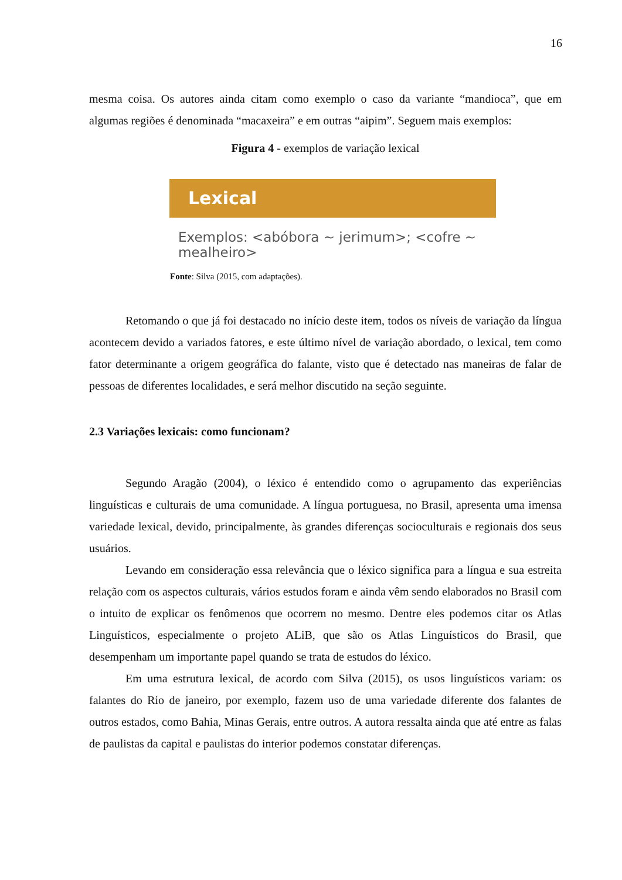16
mesma coisa. Os autores ainda citam como exemplo o caso da variante “mandioca”, que em algumas regiões é denominada “macaxeira” e em outras “aipim”. Seguem mais exemplos:
Figura 4 - exemplos de variação lexical
Lexical
Exemplos: <abóbora ~ jerimum>; <cofre ~ mealheiro>
Fonte: Silva (2015, com adaptações).
Retomando o que já foi destacado no início deste item, todos os níveis de variação da língua acontecem devido a variados fatores, e este último nível de variação abordado, o lexical, tem como fator determinante a origem geográfica do falante, visto que é detectado nas maneiras de falar de pessoas de diferentes localidades, e será melhor discutido na seção seguinte.
2.3 Variações lexicais: como funcionam?
Segundo Aragão (2004), o léxico é entendido como o agrupamento das experiências linguísticas e culturais de uma comunidade. A língua portuguesa, no Brasil, apresenta uma imensa variedade lexical, devido, principalmente, às grandes diferenças socioculturais e regionais dos seus usuários.
Levando em consideração essa relevância que o léxico significa para a língua e sua estreita relação com os aspectos culturais, vários estudos foram e ainda vêm sendo elaborados no Brasil com o intuito de explicar os fenômenos que ocorrem no mesmo. Dentre eles podemos citar os Atlas Linguísticos, especialmente o projeto ALiB, que são os Atlas Linguísticos do Brasil, que desempenham um importante papel quando se trata de estudos do léxico.
Em uma estrutura lexical, de acordo com Silva (2015), os usos linguísticos variam: os falantes do Rio de janeiro, por exemplo, fazem uso de uma variedade diferente dos falantes de outros estados, como Bahia, Minas Gerais, entre outros. A autora ressalta ainda que até entre as falas de paulistas da capital e paulistas do interior podemos constatar diferenças.